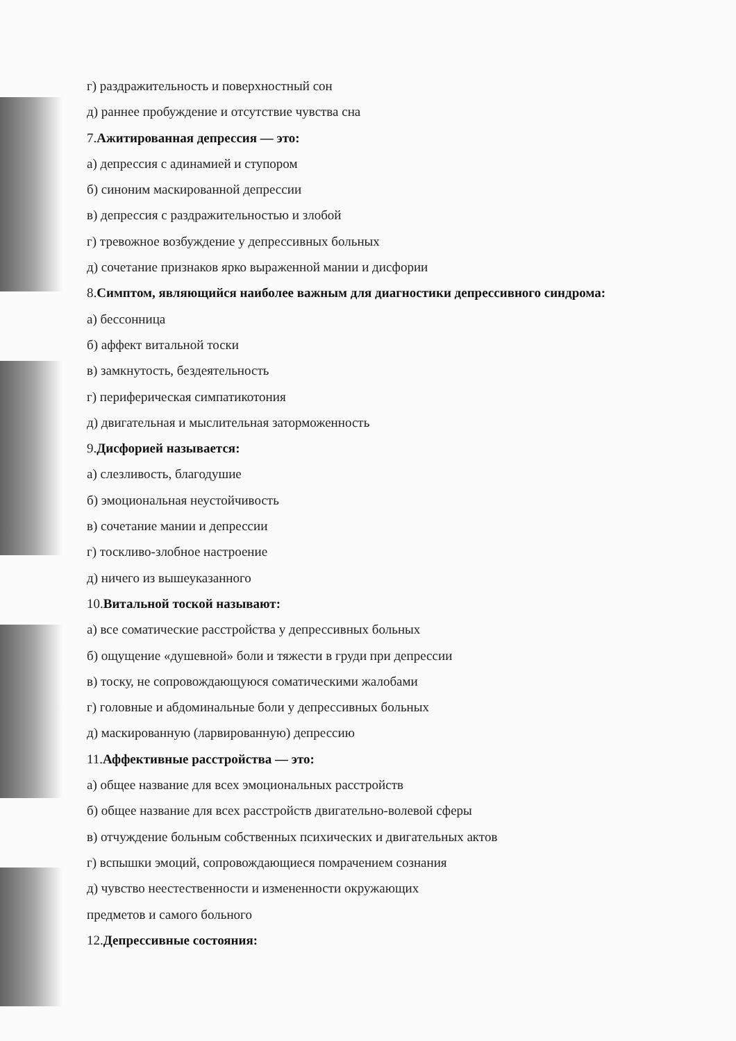г) раздражительность и поверхностный сон
д) раннее пробуждение и отсутствие чувства сна
7.Ажитированная депрессия — это:
а) депрессия с адинамией и ступором
б) синоним маскированной депрессии
в) депрессия с раздражительностью и злобой
г) тревожное возбуждение у депрессивных больных
д) сочетание признаков ярко выраженной мании и дисфории
8.Симптом, являющийся наиболее важным для диагностики депрессивного синдрома:
а) бессонница
б) аффект витальной тоски
в) замкнутость, бездеятельность
г) периферическая симпатикотония
д) двигательная и мыслительная заторможенность
9.Дисфорией называется:
а) слезливость, благодушие
б) эмоциональная неустойчивость
в) сочетание мании и депрессии
г) тоскливо-злобное настроение
д) ничего из вышеуказанного
10.Витальной тоской называют:
а) все соматические расстройства у депрессивных больных
б) ощущение «душевной» боли и тяжести в груди при депрессии
в) тоску, не сопровождающуюся соматическими жалобами
г) головные и абдоминальные боли у депрессивных больных
д) маскированную (ларвированную) депрессию
11.Аффективные расстройства — это:
а) общее название для всех эмоциональных расстройств
б) общее название для всех расстройств двигательно-волевой сферы
в) отчуждение больным собственных психических и двигательных актов
г) вспышки эмоций, сопровождающиеся помрачением сознания
д) чувство неестественности и измененности окружающих
предметов и самого больного
12.Депрессивные состояния: